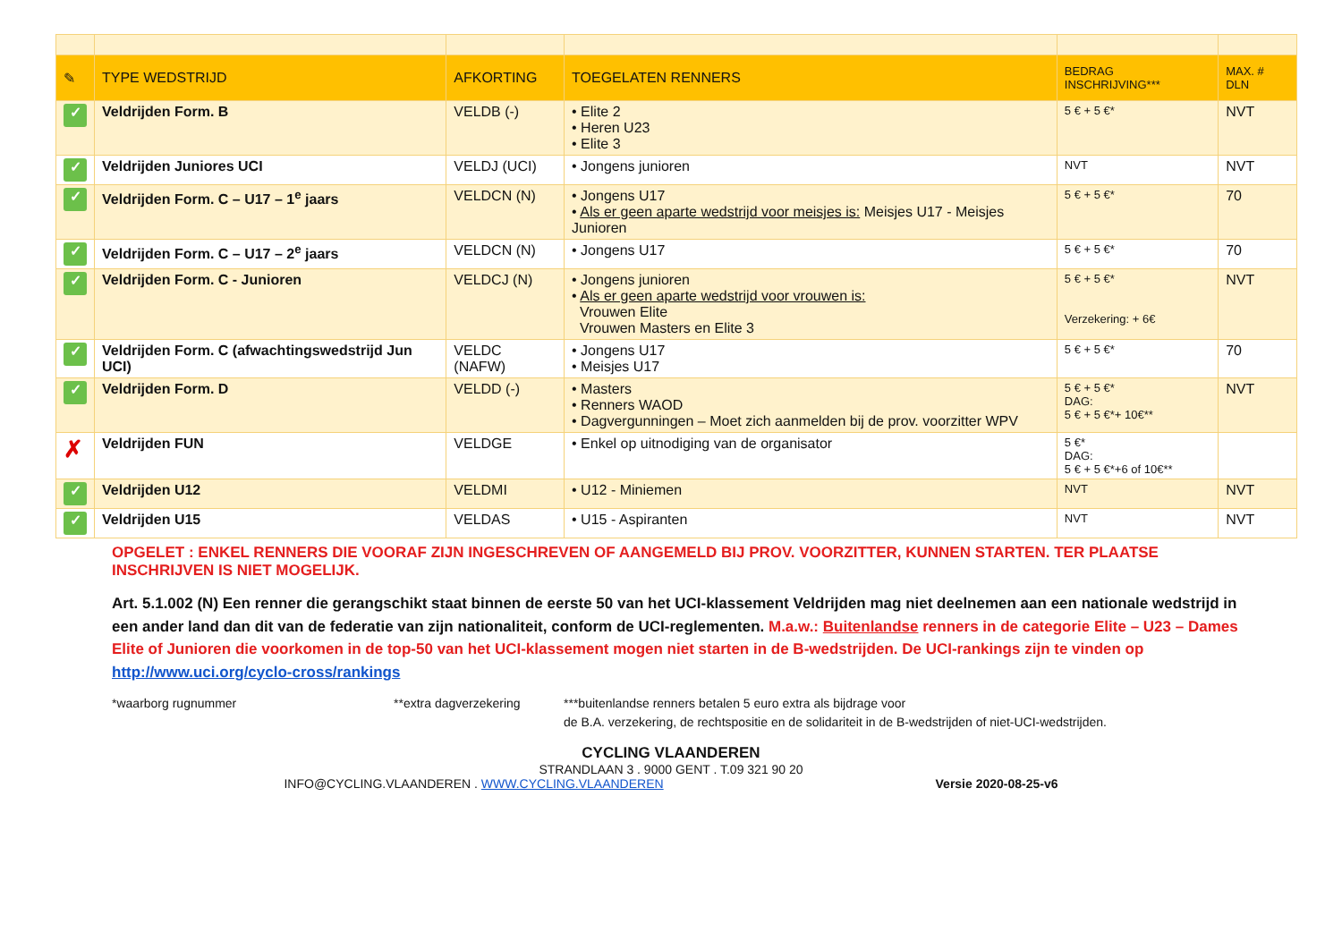| ✎ | TYPE WEDSTRIJD | AFKORTING | TOEGELATEN RENNERS | BEDRAG INSCHRIJVING*** | MAX. # DLN |
| --- | --- | --- | --- | --- | --- |
| ✓ | Veldrijden Form. B | VELDB (-) | • Elite 2 • Heren U23 • Elite 3 | 5 € + 5 €* | NVT |
| ✓ | Veldrijden Juniores UCI | VELDJ (UCI) | • Jongens junioren | NVT | NVT |
| ✓ | Veldrijden Form. C – U17 – 1<sup>e</sup> jaars | VELDCN (N) | • Jongens U17 • Als er geen aparte wedstrijd voor meisjes is: Meisjes U17 - Meisjes Junioren | 5 € + 5 €* | 70 |
| ✓ | Veldrijden Form. C – U17 – 2<sup>e</sup> jaars | VELDCN (N) | • Jongens U17 | 5 € + 5 €* | 70 |
| ✓ | Veldrijden Form. C - Junioren | VELDCJ (N) | • Jongens junioren • Als er geen aparte wedstrijd voor vrouwen is: Vrouwen Elite Vrouwen Masters en Elite 3 | 5 € + 5 €* Verzekering: + 6€ | NVT |
| ✓ | Veldrijden Form. C (afwachtingswedstrijd Jun UCI) | VELDC (NAFW) | • Jongens U17 • Meisjes U17 | 5 € + 5 €* | 70 |
| ✓ | Veldrijden Form. D | VELDD (-) | • Masters • Renners WAOD • Dagvergunningen – Moet zich aanmelden bij de prov. voorzitter WPV | 5 € + 5 €* DAG: 5 € + 5 €*+ 10€** | NVT |
| ✗ | Veldrijden FUN | VELDGE | • Enkel op uitnodiging van de organisator | 5 €* DAG: 5 € + 5 €*+6 of 10€** | |
| ✓ | Veldrijden U12 | VELDMI | • U12 - Miniemen | NVT | NVT |
| ✓ | Veldrijden U15 | VELDAS | • U15 - Aspiranten | NVT | NVT |
OPGELET : ENKEL RENNERS DIE VOORAF ZIJN INGESCHREVEN OF AANGEMELD BIJ PROV. VOORZITTER, KUNNEN STARTEN. TER PLAATSE INSCHRIJVEN IS NIET MOGELIJK.
Art. 5.1.002 (N) Een renner die gerangschikt staat binnen de eerste 50 van het UCI-klassement Veldrijden mag niet deelnemen aan een nationale wedstrijd in een ander land dan dit van de federatie van zijn nationaliteit, conform de UCI-reglementen. M.a.w.: Buitenlandse renners in de categorie Elite – U23 – Dames Elite of Junioren die voorkomen in de top-50 van het UCI-klassement mogen niet starten in de B-wedstrijden. De UCI-rankings zijn te vinden op http://www.uci.org/cyclo-cross/rankings
*waarborg rugnummer **extra dagverzekering ***buitenlandse renners betalen 5 euro extra als bijdrage voor
de B.A. verzekering, de rechtspositie en de solidariteit in de B-wedstrijden of niet-UCI-wedstrijden.
CYCLING VLAANDEREN
STRANDLAAN 3 . 9000 GENT . T.09 321 90 20
INFO@CYCLING.VLAANDEREN . WWW.CYCLING.VLAANDEREN Versie 2020-08-25-v6